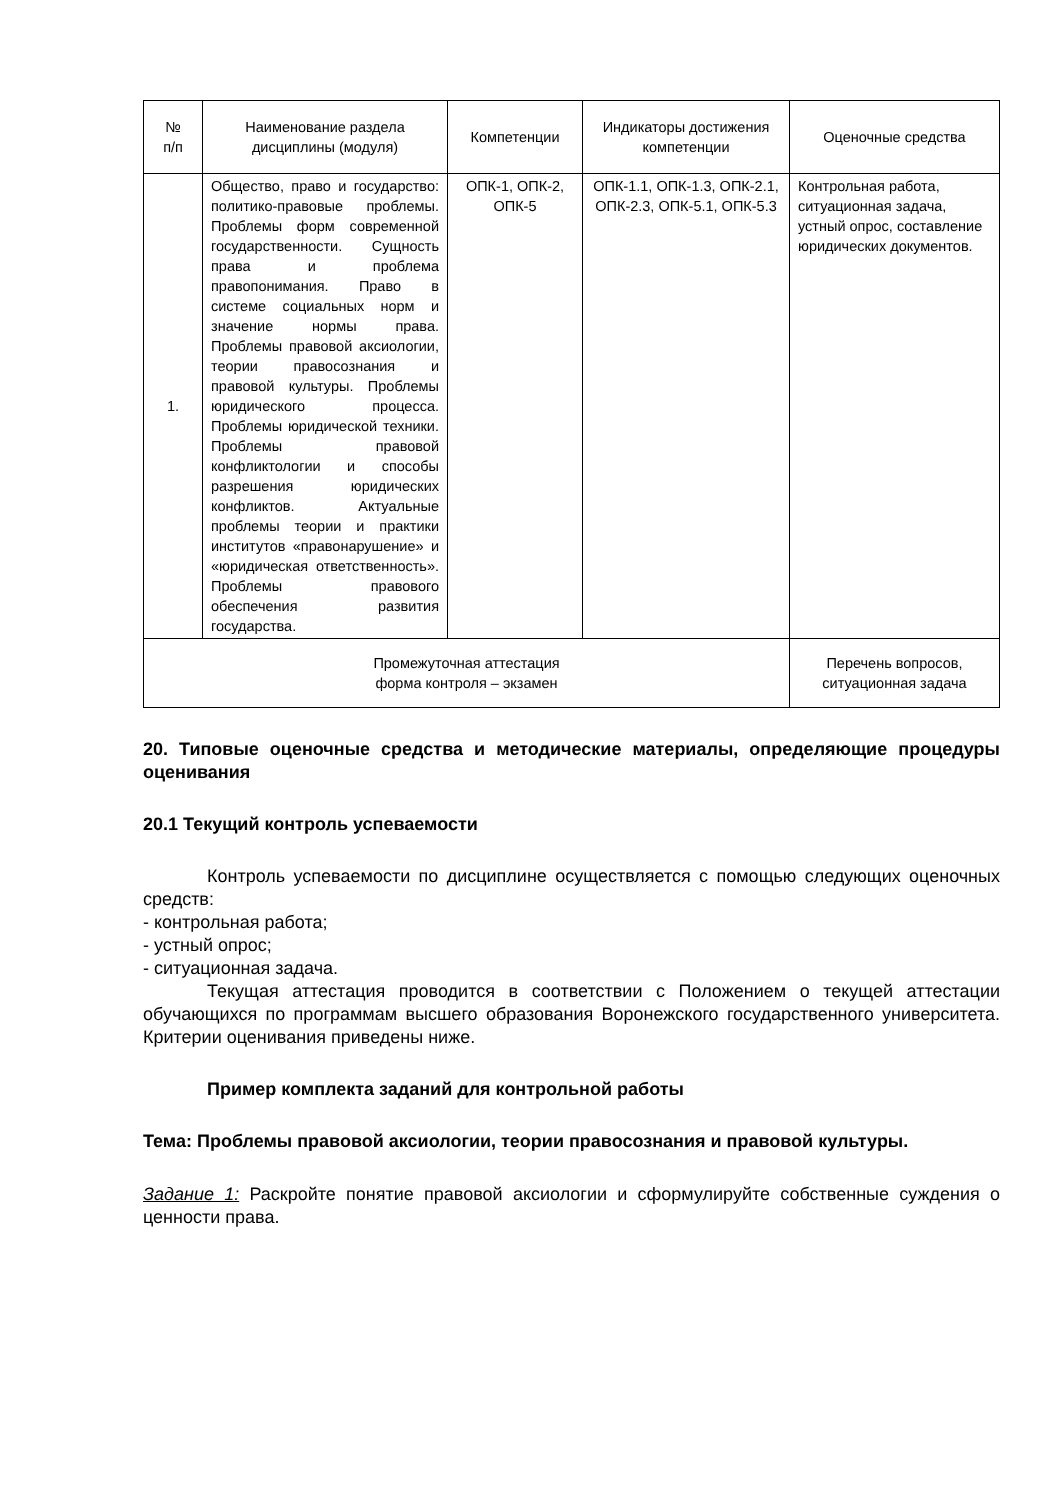| № п/п | Наименование раздела дисциплины (модуля) | Компетенции | Индикаторы достижения компетенции | Оценочные средства |
| --- | --- | --- | --- | --- |
| 1. | Общество, право и государство: политико-правовые проблемы. Проблемы форм современной государственности. Сущность права и проблема правопонимания. Право в системе социальных норм и значение нормы права. Проблемы правовой аксиологии, теории правосознания и правовой культуры. Проблемы юридического процесса. Проблемы юридической техники. Проблемы правовой конфликтологии и способы разрешения юридических конфликтов. Актуальные проблемы теории и практики институтов «правонарушение» и «юридическая ответственность». Проблемы правового обеспечения развития государства. | ОПК-1, ОПК-2, ОПК-5 | ОПК-1.1, ОПК-1.3, ОПК-2.1, ОПК-2.3, ОПК-5.1, ОПК-5.3 | Контрольная работа, ситуационная задача, устный опрос, составление юридических документов. |
| Промежуточная аттестация форма контроля – экзамен | | | | Перечень вопросов, ситуационная задача |
20. Типовые оценочные средства и методические материалы, определяющие процедуры оценивания
20.1 Текущий контроль успеваемости
Контроль успеваемости по дисциплине осуществляется с помощью следующих оценочных средств:
- контрольная работа;
- устный опрос;
- ситуационная задача.
Текущая аттестация проводится в соответствии с Положением о текущей аттестации обучающихся по программам высшего образования Воронежского государственного университета. Критерии оценивания приведены ниже.
Пример комплекта заданий для контрольной работы
Тема: Проблемы правовой аксиологии, теории правосознания и правовой культуры.
Задание 1: Раскройте понятие правовой аксиологии и сформулируйте собственные суждения о ценности права.